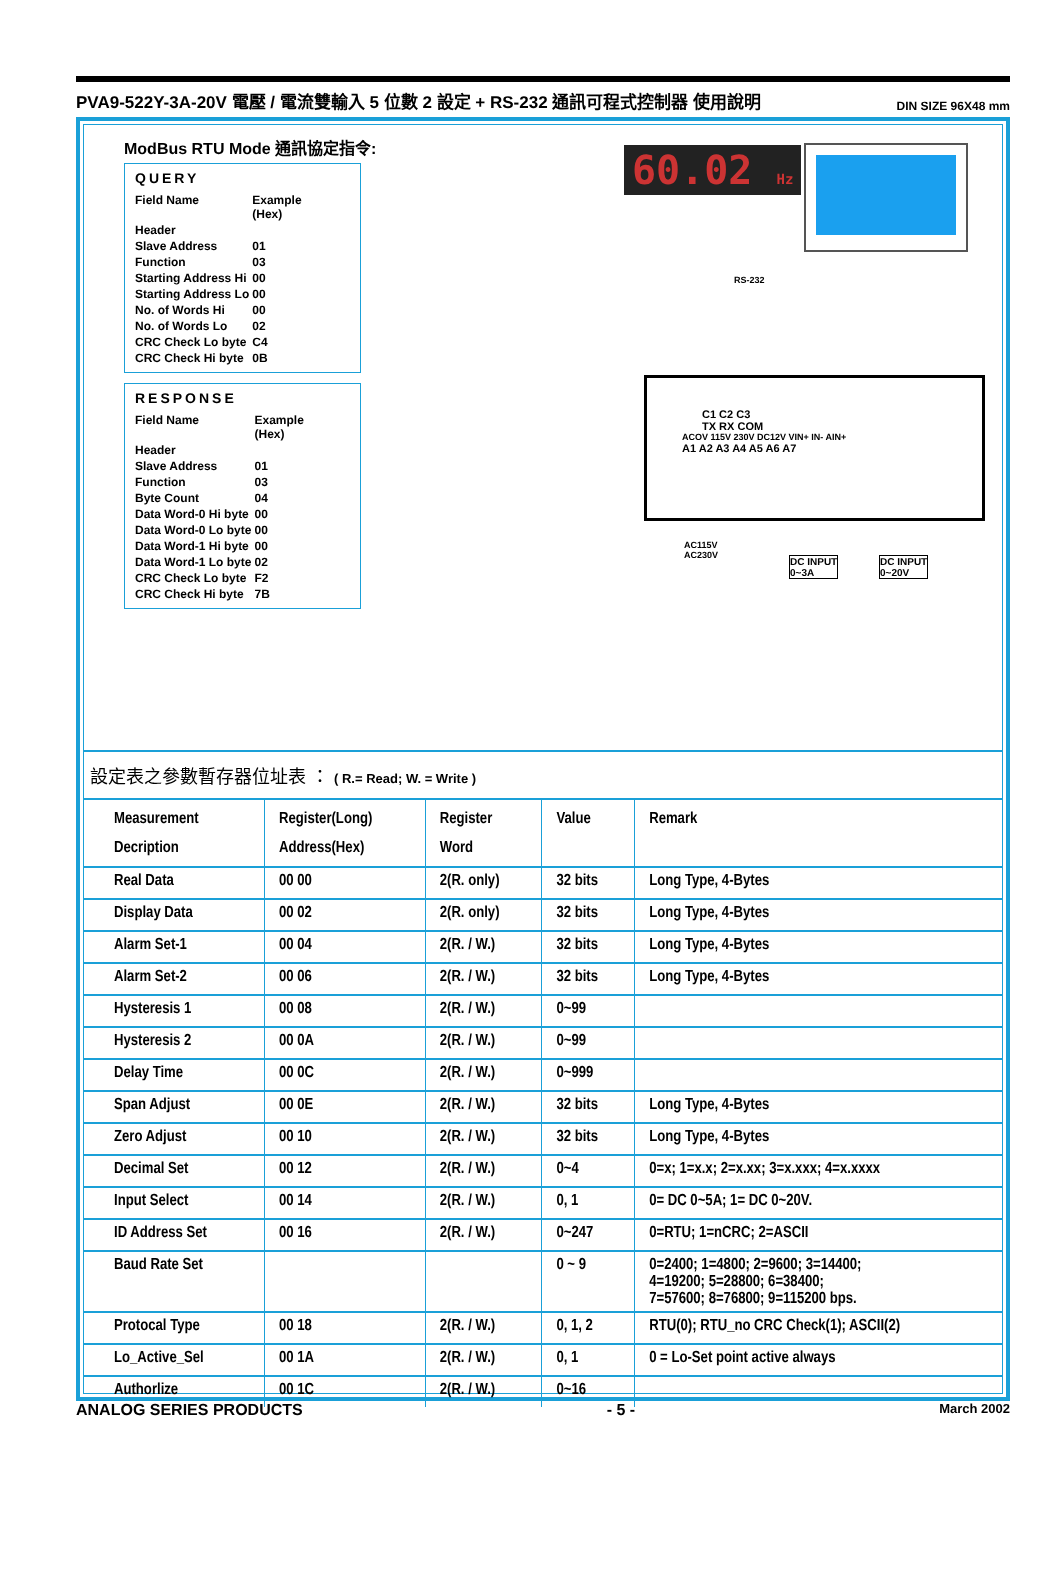PVA9-522Y-3A-20V 電壓 / 電流雙輸入 5 位數 2 設定 + RS-232 通訊可程式控制器 使用說明 DIN SIZE 96X48 mm
ModBus RTU Mode 通訊協定指令:
QUERY
| Field Name | Example (Hex) |
| Header | |
| Slave Address | 01 |
| Function | 03 |
| Starting Address Hi | 00 |
| Starting Address Lo | 00 |
| No. of Words Hi | 00 |
| No. of Words Lo | 02 |
| CRC Check Lo byte | C4 |
| CRC Check Hi byte | 0B |
RESPONSE
| Field Name | Example (Hex) |
| Header | |
| Slave Address | 01 |
| Function | 03 |
| Byte Count | 04 |
| Data Word-0 Hi byte | 00 |
| Data Word-0 Lo byte | 00 |
| Data Word-1 Hi byte | 00 |
| Data Word-1 Lo byte | 02 |
| CRC Check Lo byte | F2 |
| CRC Check Hi byte | 7B |
60.02 Hz
RS-232
C1 C2 C3
TX RX COM
ACOV 115V 230V DC12V VIN+ IN- AIN+
A1 A2 A3 A4 A5 A6 A7
AC115V
AC230V
DC INPUT
0~3A
DC INPUT
0~20V
設定表之參數暫存器位址表 ： ( R.= Read; W. = Write )
| Measurement Decription | Register(Long) Address(Hex) | Register Word | Value | Remark |
| --- | --- | --- | --- | --- |
| Real Data | 00 00 | 2(R. only) | 32 bits | Long Type, 4-Bytes |
| Display Data | 00 02 | 2(R. only) | 32 bits | Long Type, 4-Bytes |
| Alarm Set-1 | 00 04 | 2(R. / W.) | 32 bits | Long Type, 4-Bytes |
| Alarm Set-2 | 00 06 | 2(R. / W.) | 32 bits | Long Type, 4-Bytes |
| Hysteresis 1 | 00 08 | 2(R. / W.) | 0~99 | |
| Hysteresis 2 | 00 0A | 2(R. / W.) | 0~99 | |
| Delay Time | 00 0C | 2(R. / W.) | 0~999 | |
| Span Adjust | 00 0E | 2(R. / W.) | 32 bits | Long Type, 4-Bytes |
| Zero Adjust | 00 10 | 2(R. / W.) | 32 bits | Long Type, 4-Bytes |
| Decimal Set | 00 12 | 2(R. / W.) | 0~4 | 0=x; 1=x.x; 2=x.xx; 3=x.xxx; 4=x.xxxx |
| Input Select | 00 14 | 2(R. / W.) | 0, 1 | 0= DC 0~5A; 1= DC 0~20V. |
| ID Address Set | 00 16 | 2(R. / W.) | 0~247 | 0=RTU; 1=nCRC; 2=ASCII |
| Baud Rate Set | | | 0 ~ 9 | 0=2400; 1=4800; 2=9600; 3=14400; 4=19200; 5=28800; 6=38400; 7=57600; 8=76800; 9=115200 bps. |
| Protocal Type | 00 18 | 2(R. / W.) | 0, 1, 2 | RTU(0); RTU_no CRC Check(1); ASCII(2) |
| Lo_Active_Sel | 00 1A | 2(R. / W.) | 0, 1 | 0 = Lo-Set point active always |
| Authorlize | 00 1C | 2(R. / W.) | 0~16 | |
ANALOG SERIES PRODUCTS - 5 - March 2002